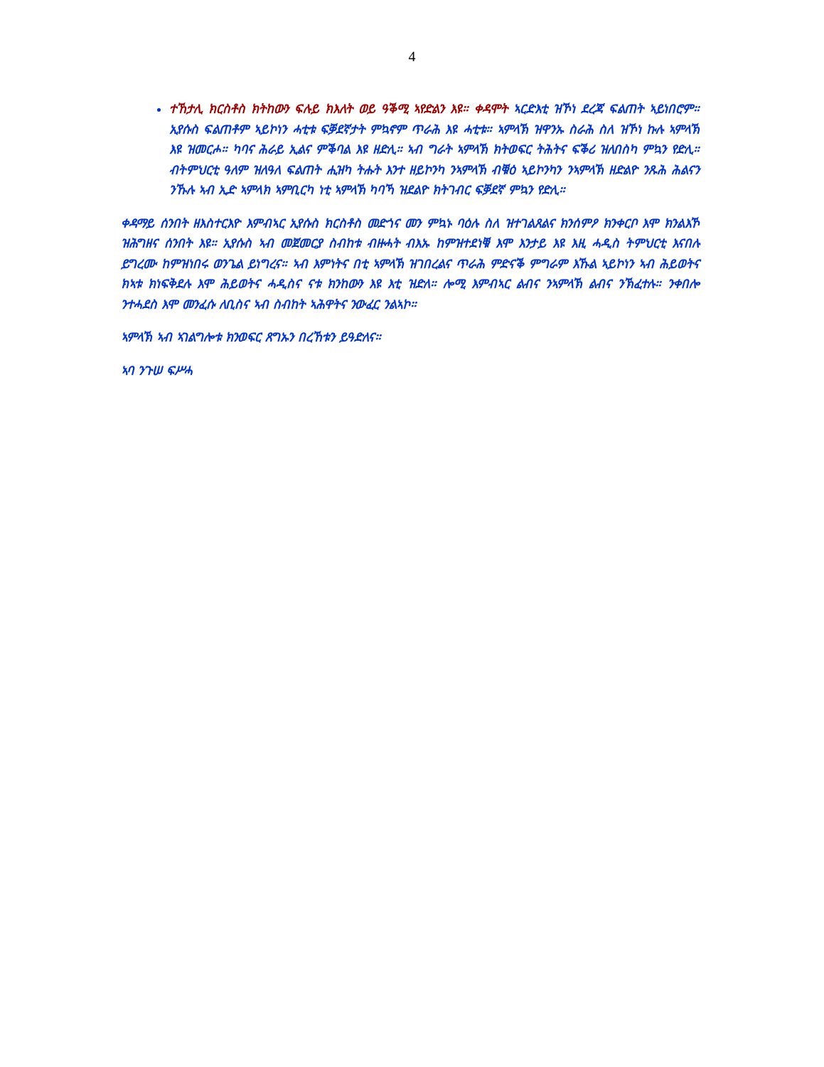4
ተኸታሊ ክርስቶስ ክትከውን ፍሉይ ክእለት ወይ ዓቕሚ ኣየድልን እዩ። ቀዳሞት ኣርድእቲ ዝኾነ ደረጃ ፍልጠት ኣይነበሮም። ኢየሱስ ፍልጠቶም ኣይኮነን ሓቲቱ ፍቓደኛታት ምኳኖም ጥራሕ እዩ ሓቲቱ። ኣምላኽ ዝዋንኡ ስራሕ ስለ ዝኾነ ኩሉ ኣምላኽ እዩ ዝመርሖ። ካባና ሕራይ ኢልና ምቕባል እዩ ዘድሊ። ኣብ ግራት ኣምላኽ ክትወፍር ትሕትና ፍቕሪ ዝለበስካ ምኳን የድሊ። ብትምህርቲ ዓለም ዝለዓለ ፍልጠት ሒዝካ ትሑት እንተ ዘይኮንካ ንኣምላኽ ብቑዕ ኣይኮንካን ንኣምላኽ ዘድልዮ ንጹሕ ሕልናን ንኹሉ ኣብ ኢድ ኣምላክ ኣምቢርካ ነቲ ኣምላኽ ካባኻ ዝደልዮ ክትገብር ፍቓደኛ ምኳን የድሊ።
ቀዳማይ ሰንበት ዘእስተርእዮ እምብኣር ኢየሱስ ክርስቶስ መድጎና መን ምኳኑ ባዕሉ ስለ ዝተገልጸልና ክንሰምዖ ክንቀርቦ እሞ ክንልእኾ ዝሕግዘና ሰንበት እዩ። ኢየሱስ ኣብ መጀመርያ ስብከቱ ብዙሓት ብእኡ ከምዝተደነቑ እሞ እንታይ እዩ እዚ ሓዲስ ትምህርቲ እናበሉ ይግረሙ ከምዝነበሩ ወንጌል ይነግረና። ኣብ እምነትና በቲ ኣምላኽ ዝገበረልና ጥራሕ ምድናቕ ምግራም እኹል ኣይኮነን ኣብ ሕይወትና ክኣቱ ክነፍቅደሉ እሞ ሕይወትና ሓዲስና ናቱ ክንከውን እዩ እቲ ዝድለ። ሎሚ እምብኣር ልብና ንኣምላኽ ልብና ንኽፈተሉ። ንቀበሎ ንተሓደስ እሞ መንፈሱ ለቢስና ኣብ ስብከት ኣሕዋትና ንውፈር ንልኣኮ።
ኣምላኽ ኣብ ኣገልግሎቱ ክንወፍር ጸግኡን በረኸቱን ይዓድለና።
ኣባ ንጉሠ ፍሥሓ